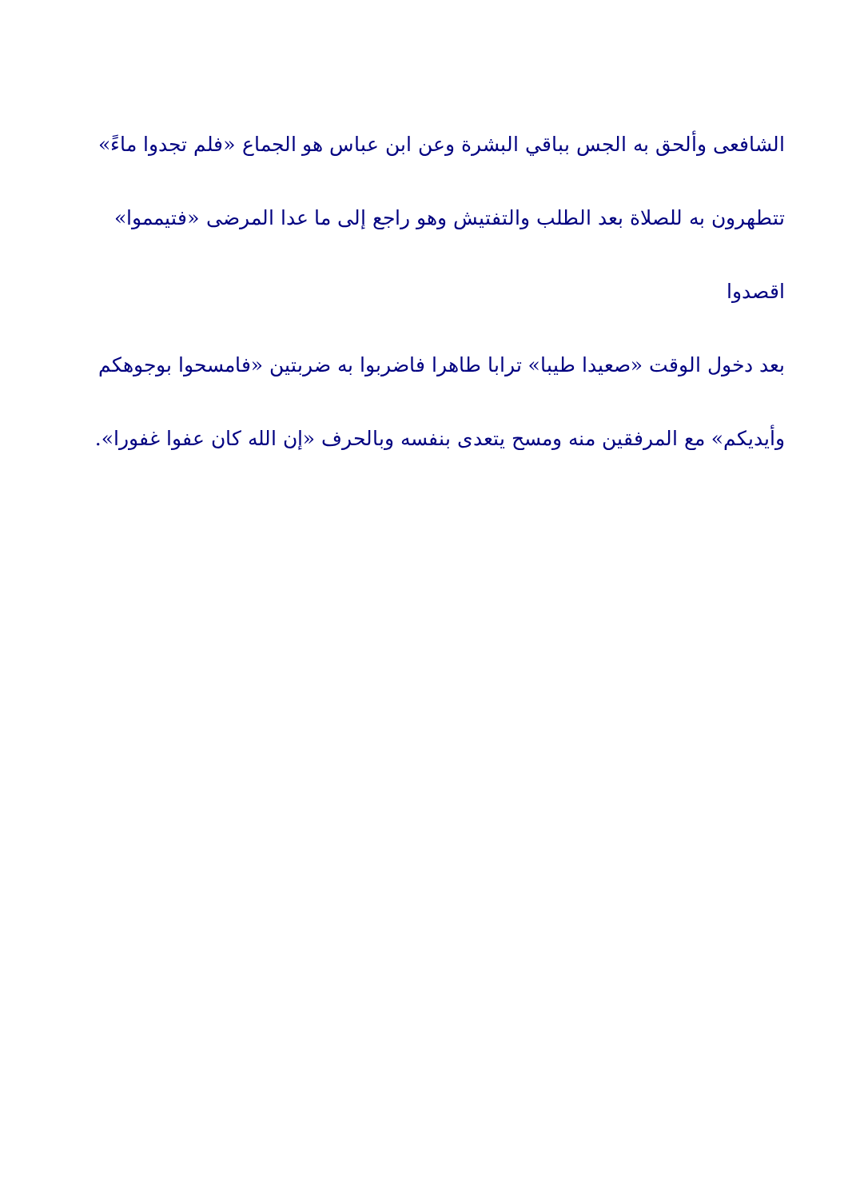الشافعى وألحق به الجس بباقي البشرة وعن ابن عباس هو الجماع «فلم تجدوا ماءً»
تتطهرون به للصلاة بعد الطلب والتفتيش وهو راجع إلى ما عدا المرضى «فتيمموا» اقصدوا
بعد دخول الوقت «صعيدا طيبا» ترابا طاهرا فاضربوا به ضربتين «فامسحوا بوجوهكم
وأيديكم» مع المرفقين منه ومسح يتعدى بنفسه وبالحرف «إن الله كان عفوا غفورا».